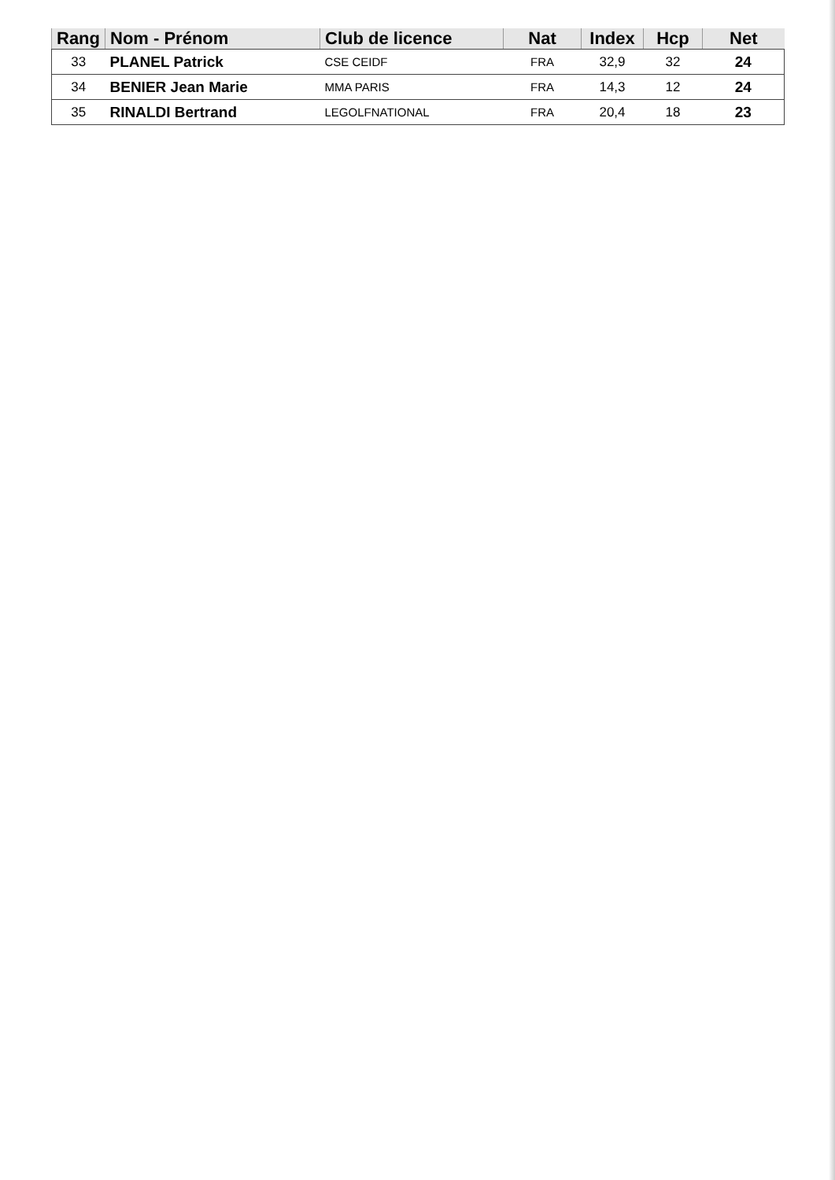| Rang | Nom - Prénom | Club de licence | Nat | Index | Hcp | Net |
| --- | --- | --- | --- | --- | --- | --- |
| 33 | PLANEL Patrick | CSE CEIDF | FRA | 32,9 | 32 | 24 |
| 34 | BENIER Jean Marie | MMA PARIS | FRA | 14,3 | 12 | 24 |
| 35 | RINALDI Bertrand | LEGOLFNATIONAL | FRA | 20,4 | 18 | 23 |